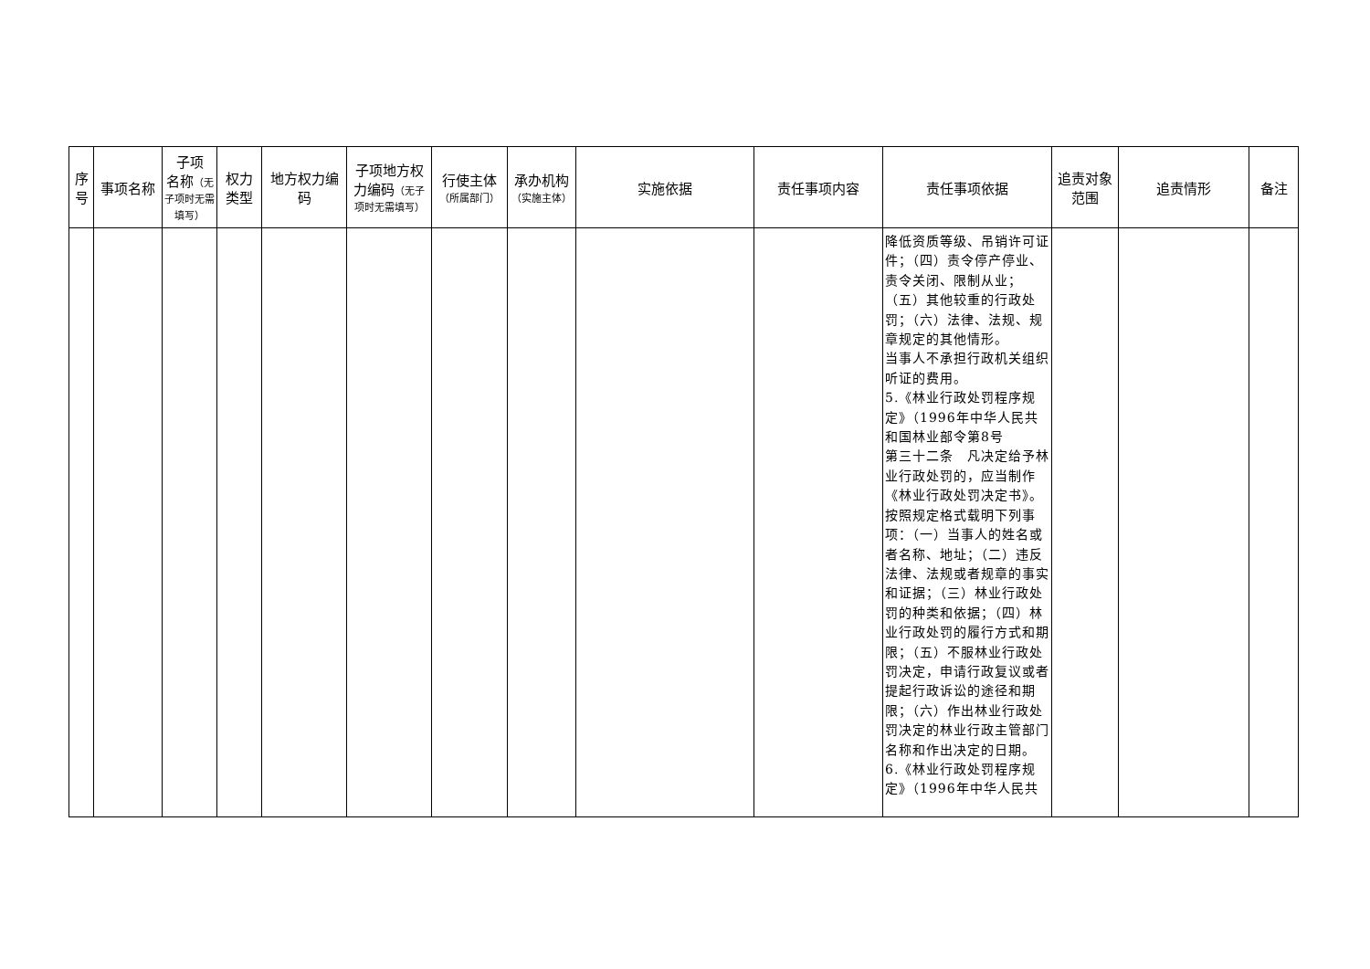| 序号 | 事项名称 | 子项 名称 （无子项时无需填写） | 权力类型 | 地方权力编码 | 子项地方权力编码 （无子项时无需填写） | 行使主体 （所属部门） | 承办机构 （实施主体） | 实施依据 | 责任事项内容 | 责任事项依据 | 追责对象范围 | 追责情形 | 备注 |
| --- | --- | --- | --- | --- | --- | --- | --- | --- | --- | --- | --- | --- | --- |
| | | | | | | | | | | 降低资质等级、吊销许可证件；（四）责令停产停业、责令关闭、限制从业；（五）其他较重的行政处罚；（六）法律、法规、规章规定的其他情形。 当事人不承担行政机关组织听证的费用。 5.《林业行政处罚程序规定》（1996年中华人民共和国林业部令第8号 第三十二条 凡决定给予林业行政处罚的，应当制作《林业行政处罚决定书》。按照规定格式载明下列事项：（一）当事人的姓名或者名称、地址；（二）违反法律、法规或者规章的事实和证据；（三）林业行政处罚的种类和依据；（四）林业行政处罚的履行方式和期限；（五）不服林业行政处罚决定，申请行政复议或者提起行政诉讼的途径和期限；（六）作出林业行政处罚决定的林业行政主管部门名称和作出决定的日期。 6.《林业行政处罚程序规定》（1996年中华人民共 | | | |